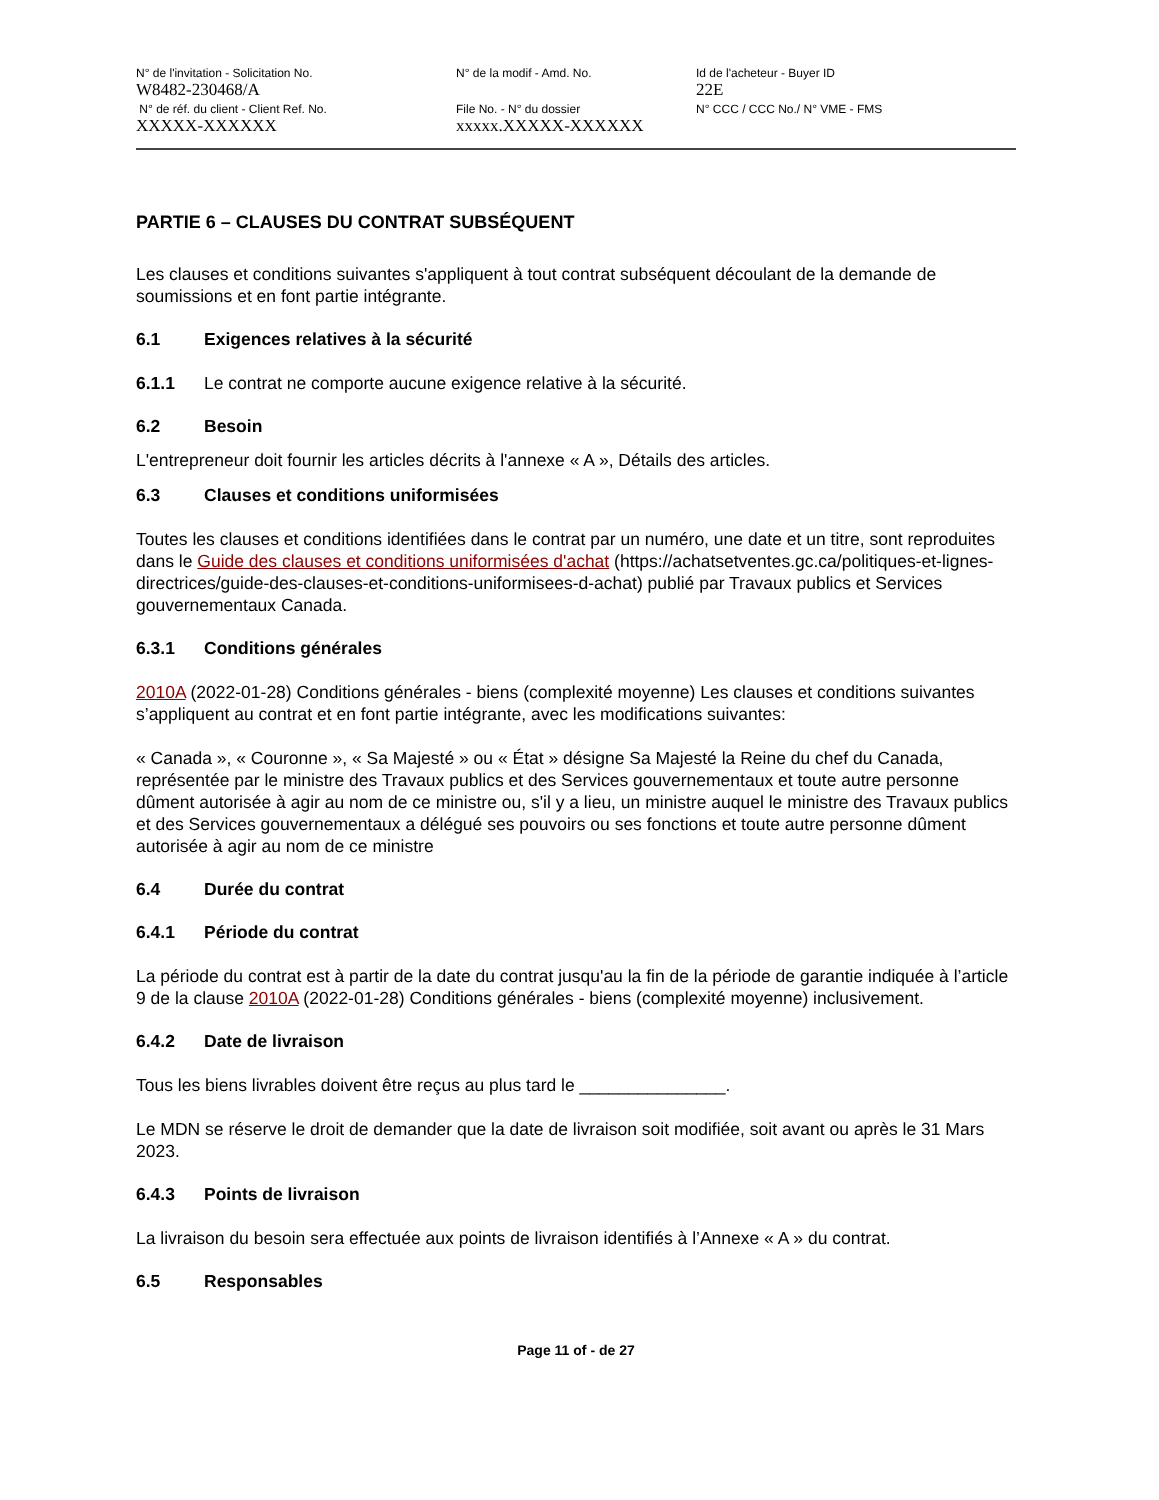N° de l'invitation - Solicitation No.
W8482-230468/A
N° de réf. du client - Client Ref. No.
XXXXX-XXXXXX
N° de la modif - Amd. No.
File No. - N° du dossier
xxxxx.XXXXX-XXXXXX
Id de l'acheteur - Buyer ID
22E
N° CCC / CCC No./ N° VME - FMS
PARTIE 6 – CLAUSES DU CONTRAT SUBSÉQUENT
Les clauses et conditions suivantes s'appliquent à tout contrat subséquent découlant de la demande de soumissions et en font partie intégrante.
6.1 Exigences relatives à la sécurité
6.1.1 Le contrat ne comporte aucune exigence relative à la sécurité.
6.2 Besoin
L'entrepreneur doit fournir les articles décrits à l'annexe « A », Détails des articles.
6.3 Clauses et conditions uniformisées
Toutes les clauses et conditions identifiées dans le contrat par un numéro, une date et un titre, sont reproduites dans le Guide des clauses et conditions uniformisées d'achat (https://achatsetventes.gc.ca/politiques-et-lignes-directrices/guide-des-clauses-et-conditions-uniformisees-d-achat) publié par Travaux publics et Services gouvernementaux Canada.
6.3.1 Conditions générales
2010A (2022-01-28) Conditions générales - biens (complexité moyenne) Les clauses et conditions suivantes s’appliquent au contrat et en font partie intégrante, avec les modifications suivantes:
« Canada », « Couronne », « Sa Majesté » ou « État » désigne Sa Majesté la Reine du chef du Canada, représentée par le ministre des Travaux publics et des Services gouvernementaux et toute autre personne dûment autorisée à agir au nom de ce ministre ou, s'il y a lieu, un ministre auquel le ministre des Travaux publics et des Services gouvernementaux a délégué ses pouvoirs ou ses fonctions et toute autre personne dûment autorisée à agir au nom de ce ministre
6.4 Durée du contrat
6.4.1 Période du contrat
La période du contrat est à partir de la date du contrat jusqu'au la fin de la période de garantie indiquée à l’article 9 de la clause 2010A (2022-01-28) Conditions générales - biens (complexité moyenne) inclusivement.
6.4.2 Date de livraison
Tous les biens livrables doivent être reçus au plus tard le _______________.
Le MDN se réserve le droit de demander que la date de livraison soit modifiée, soit avant ou après le 31 Mars 2023.
6.4.3 Points de livraison
La livraison du besoin sera effectuée aux points de livraison identifiés à l’Annexe « A » du contrat.
6.5 Responsables
Page 11 of - de 27